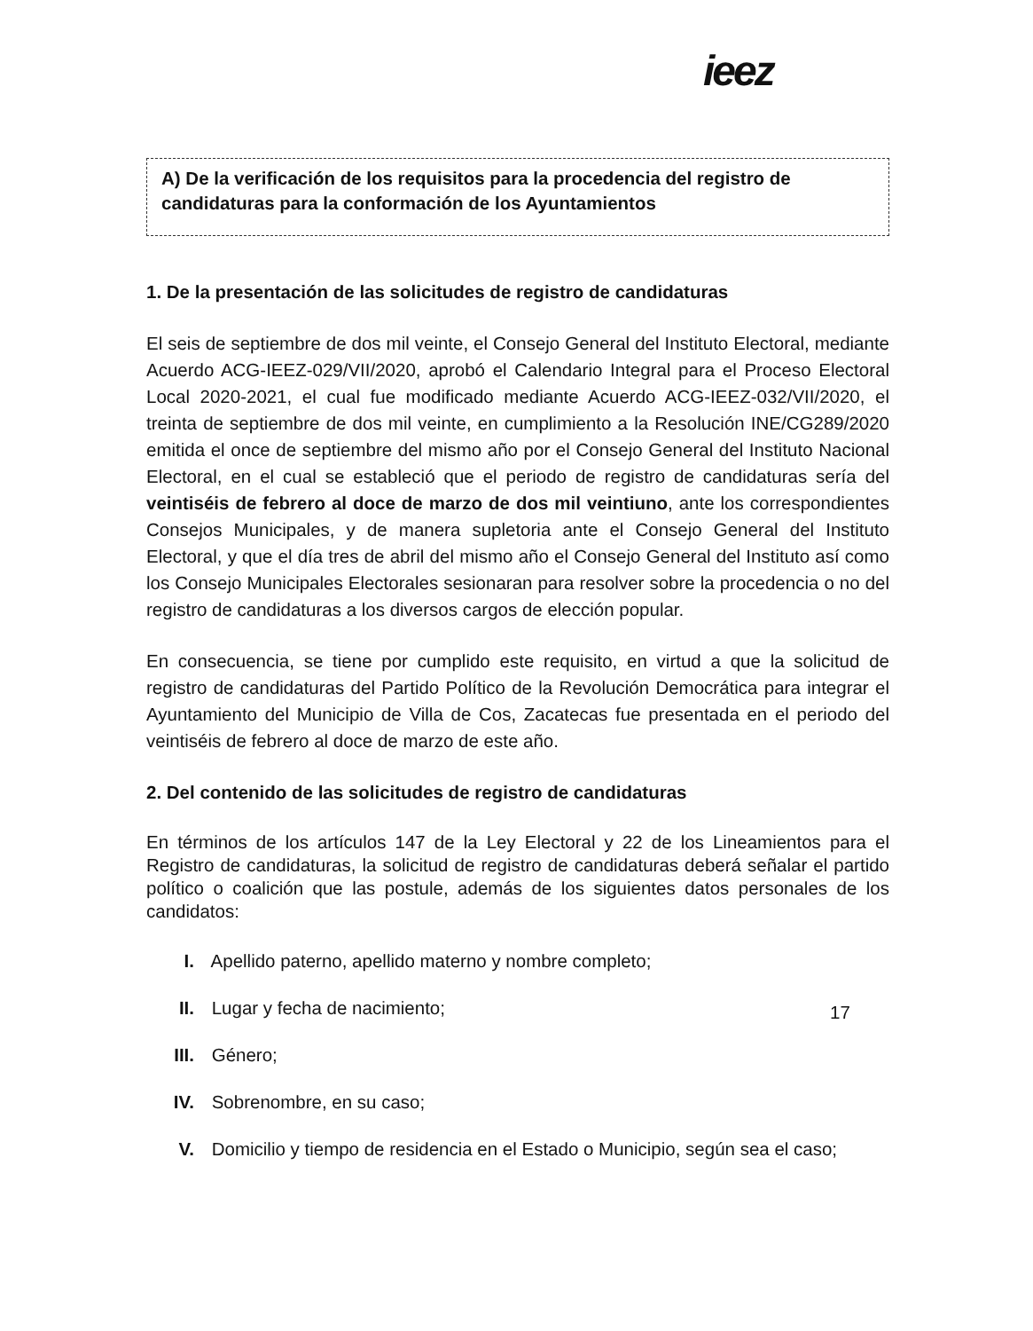ieez
A) De la verificación de los requisitos para la procedencia del registro de candidaturas para la conformación de los Ayuntamientos
1. De la presentación de las solicitudes de registro de candidaturas
El seis de septiembre de dos mil veinte, el Consejo General del Instituto Electoral, mediante Acuerdo ACG-IEEZ-029/VII/2020, aprobó el Calendario Integral para el Proceso Electoral Local 2020-2021, el cual fue modificado mediante Acuerdo ACG-IEEZ-032/VII/2020, el treinta de septiembre de dos mil veinte, en cumplimiento a la Resolución INE/CG289/2020 emitida el once de septiembre del mismo año por el Consejo General del Instituto Nacional Electoral, en el cual se estableció que el periodo de registro de candidaturas sería del veintiséis de febrero al doce de marzo de dos mil veintiuno, ante los correspondientes Consejos Municipales, y de manera supletoria ante el Consejo General del Instituto Electoral, y que el día tres de abril del mismo año el Consejo General del Instituto así como los Consejo Municipales Electorales sesionaran para resolver sobre la procedencia o no del registro de candidaturas a los diversos cargos de elección popular.
En consecuencia, se tiene por cumplido este requisito, en virtud a que la solicitud de registro de candidaturas del Partido Político de la Revolución Democrática para integrar el Ayuntamiento del Municipio de Villa de Cos, Zacatecas fue presentada en el periodo del veintiséis de febrero al doce de marzo de este año.
2. Del contenido de las solicitudes de registro de candidaturas
En términos de los artículos 147 de la Ley Electoral y 22 de los Lineamientos para el Registro de candidaturas, la solicitud de registro de candidaturas deberá señalar el partido político o coalición que las postule, además de los siguientes datos personales de los candidatos:
I. Apellido paterno, apellido materno y nombre completo;
II. Lugar y fecha de nacimiento;
III. Género;
IV. Sobrenombre, en su caso;
V. Domicilio y tiempo de residencia en el Estado o Municipio, según sea el caso;
17